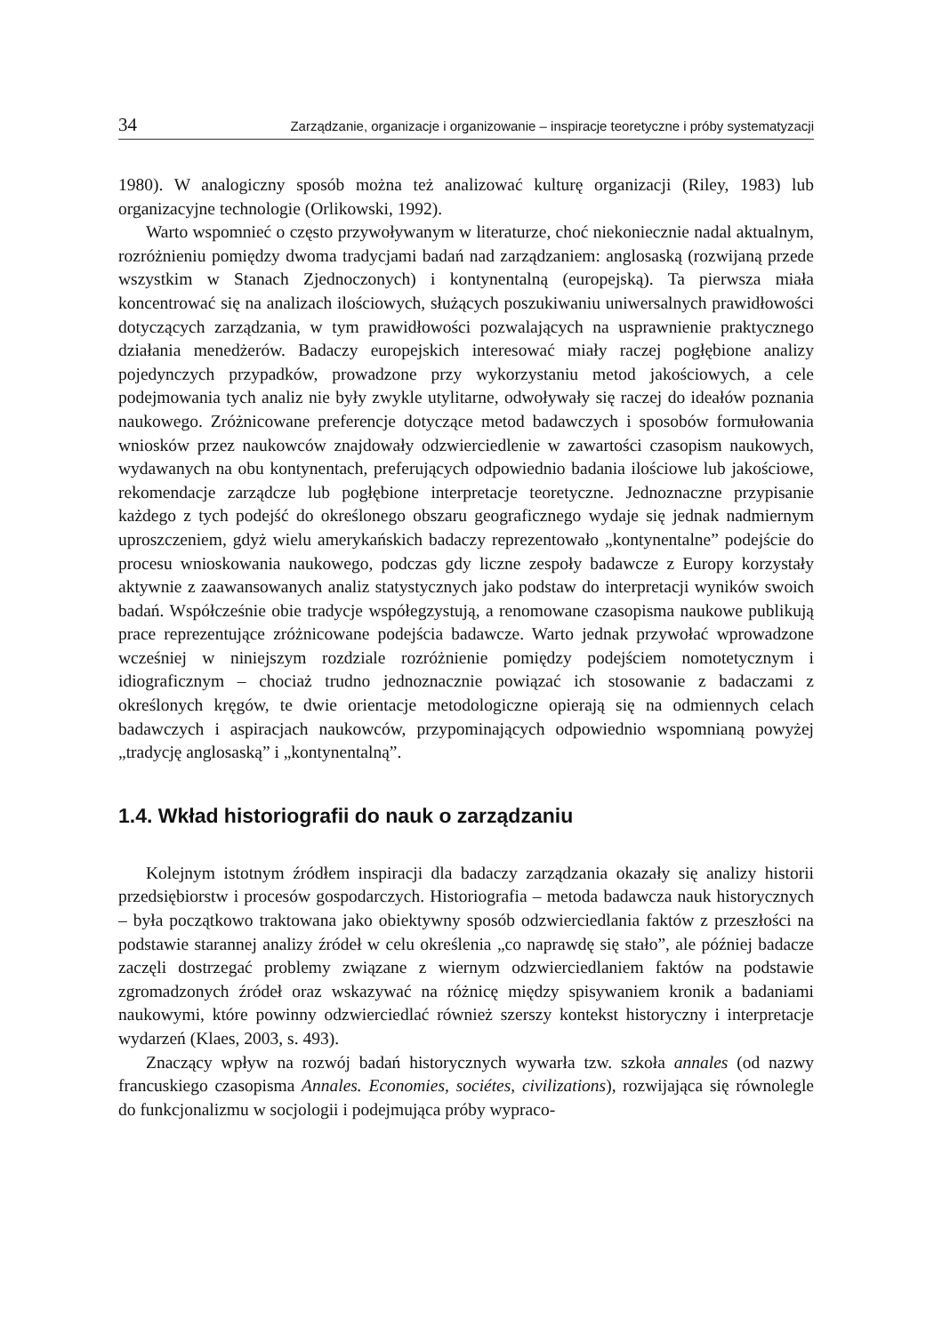34 Zarządzanie, organizacje i organizowanie – inspiracje teoretyczne i próby systematyzacji
1980). W analogiczny sposób można też analizować kulturę organizacji (Riley, 1983) lub organizacyjne technologie (Orlikowski, 1992).
Warto wspomnieć o często przywoływanym w literaturze, choć niekoniecznie nadal aktualnym, rozróżnieniu pomiędzy dwoma tradycjami badań nad zarządzaniem: anglosaską (rozwijaną przede wszystkim w Stanach Zjednoczonych) i kontynentalną (europejską). Ta pierwsza miała koncentrować się na analizach ilościowych, służących poszukiwaniu uniwersalnych prawidłowości dotyczących zarządzania, w tym prawidłowości pozwalających na usprawnienie praktycznego działania menedżerów. Badaczy europejskich interesować miały raczej pogłębione analizy pojedynczych przypadków, prowadzone przy wykorzystaniu metod jakościowych, a cele podejmowania tych analiz nie były zwykle utylitarne, odwoływały się raczej do ideałów poznania naukowego. Zróżnicowane preferencje dotyczące metod badawczych i sposobów formułowania wniosków przez naukowców znajdowały odzwierciedlenie w zawartości czasopism naukowych, wydawanych na obu kontynentach, preferujących odpowiednio badania ilościowe lub jakościowe, rekomendacje zarządcze lub pogłębione interpretacje teoretyczne. Jednoznaczne przypisanie każdego z tych podejść do określonego obszaru geograficznego wydaje się jednak nadmiernym uproszczeniem, gdyż wielu amerykańskich badaczy reprezentowało „kontynentalne” podejście do procesu wnioskowania naukowego, podczas gdy liczne zespoły badawcze z Europy korzystały aktywnie z zaawansowanych analiz statystycznych jako podstaw do interpretacji wyników swoich badań. Współcześnie obie tradycje współegzystują, a renomowane czasopisma naukowe publikują prace reprezentujące zróżnicowane podejścia badawcze. Warto jednak przywołać wprowadzone wcześniej w niniejszym rozdziale rozróżnienie pomiędzy podejściem nomotetycznym i idiograficznym – chociaż trudno jednoznacznie powiązać ich stosowanie z badaczami z określonych kręgów, te dwie orientacje metodologiczne opierają się na odmiennych celach badawczych i aspiracjach naukowców, przypominających odpowiednio wspomnianą powyżej „tradycję anglosaską” i „kontynentalną”.
1.4. Wkład historiografii do nauk o zarządzaniu
Kolejnym istotnym źródłem inspiracji dla badaczy zarządzania okazały się analizy historii przedsiębiorstw i procesów gospodarczych. Historiografia – metoda badawcza nauk historycznych – była początkowo traktowana jako obiektywny sposób odzwierciedlania faktów z przeszłości na podstawie starannej analizy źródeł w celu określenia „co naprawdę się stało”, ale później badacze zaczęli dostrzegać problemy związane z wiernym odzwierciedlaniem faktów na podstawie zgromadzonych źródeł oraz wskazywać na różnicę między spisywaniem kronik a badaniami naukowymi, które powinny odzwierciedlać również szerszy kontekst historyczny i interpretacje wydarzeń (Klaes, 2003, s. 493).
Znaczący wpływ na rozwój badań historycznych wywarła tzw. szkoła annales (od nazwy francuskiego czasopisma Annales. Economies, sociétes, civilizations), rozwijająca się równolegle do funkcjonalizmu w socjologii i podejmująca próby wypraco-